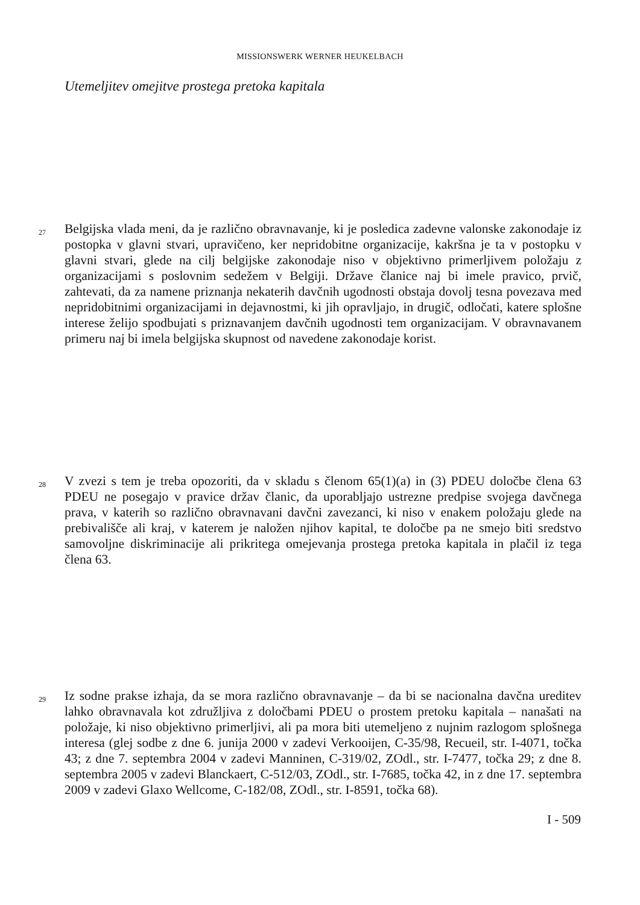MISSIONSWERK WERNER HEUKELBACH
Utemeljitev omejitve prostega pretoka kapitala
27
Belgijska vlada meni, da je različno obravnavanje, ki je posledica zadevne valonske zakonodaje iz postopka v glavni stvari, upravičeno, ker nepridobitne organizacije, kakršna je ta v postopku v glavni stvari, glede na cilj belgijske zakonodaje niso v objektivno primerljivem položaju z organizacijami s poslovnim sedežem v Belgiji. Države članice naj bi imele pravico, prvič, zahtevati, da za namene priznanja nekaterih davčnih ugodnosti obstaja dovolj tesna povezava med nepridobitnimi organizacijami in dejavnostmi, ki jih opravljajo, in drugič, odločati, katere splošne interese želijo spodbujati s priznavanjem davčnih ugodnosti tem organizacijam. V obravnavanem primeru naj bi imela belgijska skupnost od navedene zakonodaje korist.
28
V zvezi s tem je treba opozoriti, da v skladu s členom 65(1)(a) in (3) PDEU določbe člena 63 PDEU ne posegajo v pravice držav članic, da uporabljajo ustrezne predpise svojega davčnega prava, v katerih so različno obravnavani davčni zavezanci, ki niso v enakem položaju glede na prebivališče ali kraj, v katerem je naložen njihov kapital, te določbe pa ne smejo biti sredstvo samovoljne diskriminacije ali prikritega omejevanja prostega pretoka kapitala in plačil iz tega člena 63.
29
Iz sodne prakse izhaja, da se mora različno obravnavanje – da bi se nacionalna davčna ureditev lahko obravnavala kot združljiva z določbami PDEU o prostem pretoku kapitala – nanašati na položaje, ki niso objektivno primerljivi, ali pa mora biti utemeljeno z nujnim razlogom splošnega interesa (glej sodbe z dne 6. junija 2000 v zadevi Verkooijen, C-35/98, Recueil, str. I-4071, točka 43; z dne 7. septembra 2004 v zadevi Manninen, C-319/02, ZOdl., str. I-7477, točka 29; z dne 8. septembra 2005 v zadevi Blanckaert, C-512/03, ZOdl., str. I-7685, točka 42, in z dne 17. septembra 2009 v zadevi Glaxo Wellcome, C-182/08, ZOdl., str. I-8591, točka 68).
I - 509